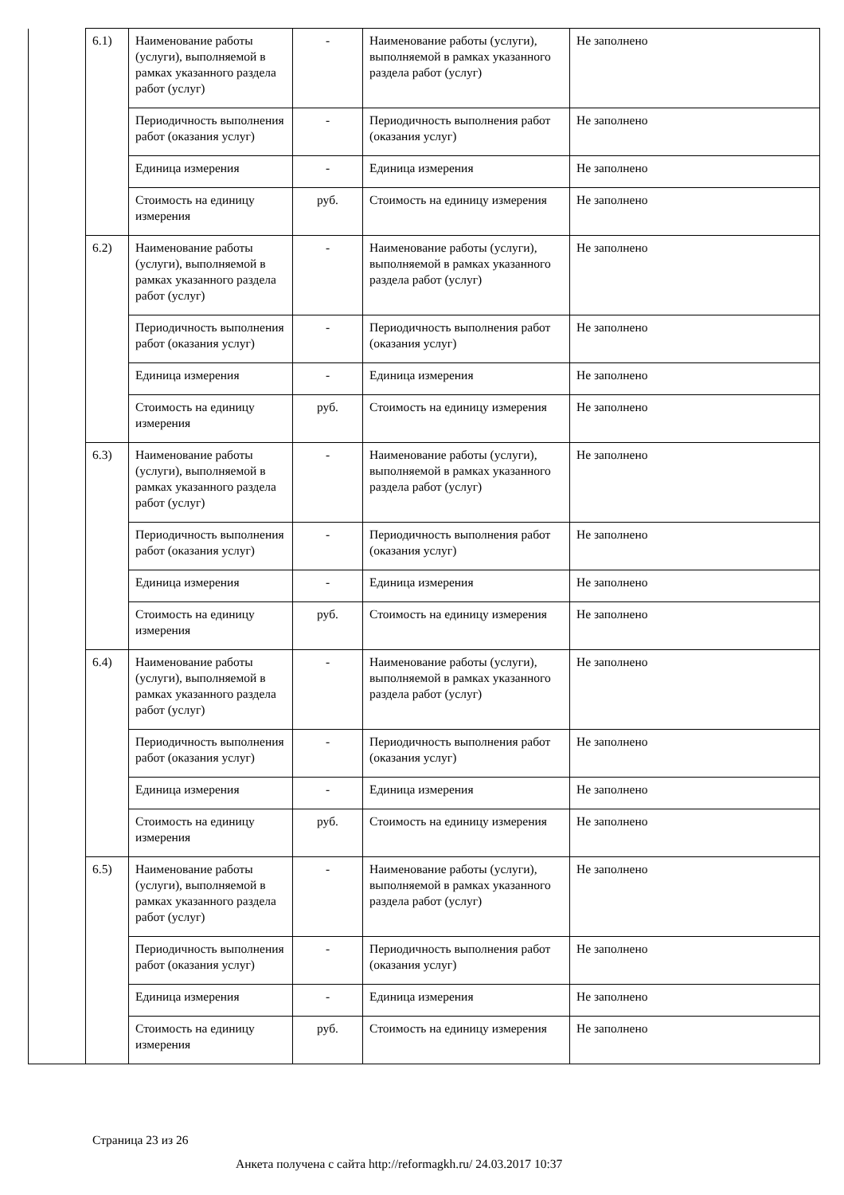| | 6.1) | Наименование работы (услуги), выполняемой в рамках указанного раздела работ (услуг) | - | Наименование работы (услуги), выполняемой в рамках указанного раздела работ (услуг) | Не заполнено |
| | | Периодичность выполнения работ (оказания услуг) | - | Периодичность выполнения работ (оказания услуг) | Не заполнено |
| | | Единица измерения | - | Единица измерения | Не заполнено |
| | | Стоимость на единицу измерения | руб. | Стоимость на единицу измерения | Не заполнено |
| | 6.2) | Наименование работы (услуги), выполняемой в рамках указанного раздела работ (услуг) | - | Наименование работы (услуги), выполняемой в рамках указанного раздела работ (услуг) | Не заполнено |
| | | Периодичность выполнения работ (оказания услуг) | - | Периодичность выполнения работ (оказания услуг) | Не заполнено |
| | | Единица измерения | - | Единица измерения | Не заполнено |
| | | Стоимость на единицу измерения | руб. | Стоимость на единицу измерения | Не заполнено |
| | 6.3) | Наименование работы (услуги), выполняемой в рамках указанного раздела работ (услуг) | - | Наименование работы (услуги), выполняемой в рамках указанного раздела работ (услуг) | Не заполнено |
| | | Периодичность выполнения работ (оказания услуг) | - | Периодичность выполнения работ (оказания услуг) | Не заполнено |
| | | Единица измерения | - | Единица измерения | Не заполнено |
| | | Стоимость на единицу измерения | руб. | Стоимость на единицу измерения | Не заполнено |
| | 6.4) | Наименование работы (услуги), выполняемой в рамках указанного раздела работ (услуг) | - | Наименование работы (услуги), выполняемой в рамках указанного раздела работ (услуг) | Не заполнено |
| | | Периодичность выполнения работ (оказания услуг) | - | Периодичность выполнения работ (оказания услуг) | Не заполнено |
| | | Единица измерения | - | Единица измерения | Не заполнено |
| | | Стоимость на единицу измерения | руб. | Стоимость на единицу измерения | Не заполнено |
| | 6.5) | Наименование работы (услуги), выполняемой в рамках указанного раздела работ (услуг) | - | Наименование работы (услуги), выполняемой в рамках указанного раздела работ (услуг) | Не заполнено |
| | | Периодичность выполнения работ (оказания услуг) | - | Периодичность выполнения работ (оказания услуг) | Не заполнено |
| | | Единица измерения | - | Единица измерения | Не заполнено |
| | | Стоимость на единицу измерения | руб. | Стоимость на единицу измерения | Не заполнено |
Страница 23 из 26
Анкета получена с сайта http://reformagkh.ru/ 24.03.2017 10:37